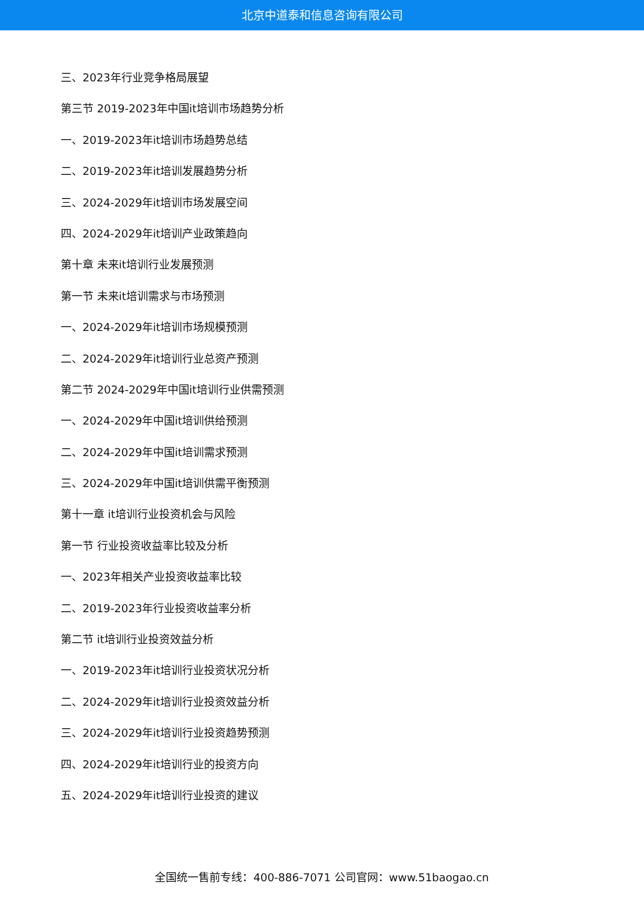北京中道泰和信息咨询有限公司
三、2023年行业竞争格局展望
第三节 2019-2023年中国it培训市场趋势分析
一、2019-2023年it培训市场趋势总结
二、2019-2023年it培训发展趋势分析
三、2024-2029年it培训市场发展空间
四、2024-2029年it培训产业政策趋向
第十章 未来it培训行业发展预测
第一节 未来it培训需求与市场预测
一、2024-2029年it培训市场规模预测
二、2024-2029年it培训行业总资产预测
第二节 2024-2029年中国it培训行业供需预测
一、2024-2029年中国it培训供给预测
二、2024-2029年中国it培训需求预测
三、2024-2029年中国it培训供需平衡预测
第十一章 it培训行业投资机会与风险
第一节 行业投资收益率比较及分析
一、2023年相关产业投资收益率比较
二、2019-2023年行业投资收益率分析
第二节 it培训行业投资效益分析
一、2019-2023年it培训行业投资状况分析
二、2024-2029年it培训行业投资效益分析
三、2024-2029年it培训行业投资趋势预测
四、2024-2029年it培训行业的投资方向
五、2024-2029年it培训行业投资的建议
全国统一售前专线：400-886-7071 公司官网：www.51baogao.cn